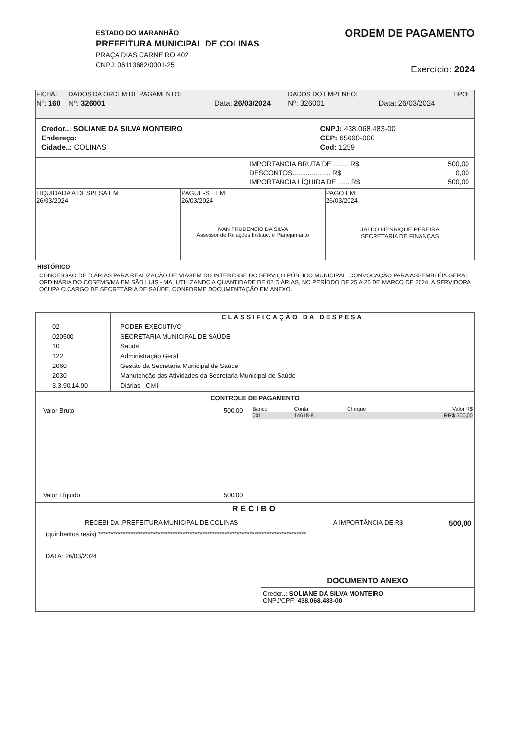ESTADO DO MARANHÃO
PREFEITURA MUNICIPAL DE COLINAS
PRAÇA DIAS CARNEIRO 402
CNPJ: 06113682/0001-25
ORDEM DE PAGAMENTO
Exercício: 2024
| FICHA: | DADOS DA ORDEM DE PAGAMENTO: | | DADOS DO EMPENHO: | | TIPO: |
| --- | --- | --- | --- | --- | --- |
| Nº: 160 | Nº: 326001 | Data: 26/03/2024 | Nº: 326001 | Data: 26/03/2024 | |
| Credor..: SOLIANE DA SILVA MONTEIRO | CNPJ: 438.068.483-00 |
| Endereço: | CEP: 65690-000 |
| Cidade..: COLINAS | Cod: 1259 |
| IMPORTANCIA BRUTA DE ........ R$ | 500,00 |
| DESCONTOS.................... R$ | 0,00 |
| IMPORTANCIA LÍQUIDA DE ...... R$ | 500,00 |
| LIQUIDADA A DESPESA EM: 26/03/2024 | PAGUE-SE EM: 26/03/2024 IVAN PRUDENCIO DA SILVA Assessor de Relações Instituc. e Planejamanto | PAGO EM: 26/03/2024 JALDO HENRIQUE PEREIRA SECRETARIA DE FINANÇAS |
HISTÓRICO
CONCESSÃO DE DIÁRIAS PARA REALIZAÇÃO DE VIAGEM DO INTERESSE DO SERVIÇO PÚBLICO MUNICIPAL, CONVOCAÇÃO PARA ASSEMBLÉIA GERAL ORDINÁRIA DO COSEMS/MA EM SÃO LUIS - MA, UTILIZANDO A QUANTIDADE DE 02 DIÁRIAS, NO PERÍODO DE 25 A 26 DE MARÇO DE 2024, A SERVIDORA OCUPA O CARGO DE SECRETÁRIA DE SAÚDE, CONFORME DOCUMENTAÇÃO EM ANEXO.
| | CLASSIFICAÇÃO DA DESPESA |
| --- | --- |
| 02 020500 10 122 2060 2030 3.3.90.14.00 | PODER EXECUTIVO SECRETARIA MUNICIPAL DE SAÚDE Saúde Administração Geral Gestão da Secretaria Municipal de Saúde Manutenção das Atividades da Secretaria Municipal de Saúde Diárias - Civil |
CONTROLE DE PAGAMENTO
| / Valor Bruto / 500,00 / / Valor Líquido / 500,00 / | / Banco / Conta / Cheque / Valor R$ / / --- / --- / --- / --- / / 001 / 14618-8 / / RR$ 500,00 / |
RECIBO
| RECEBI DA ,PREFEITURA MUNICIPAL DE COLINAS | A IMPORTÂNCIA DE R$ | 500,00 |
(quinhentos reais) ************************************************************************************
DATA: 26/03/2024
DOCUMENTO ANEXO
Credor..: SOLIANE DA SILVA MONTEIRO
CNPJ/CPF: 438.068.483-00